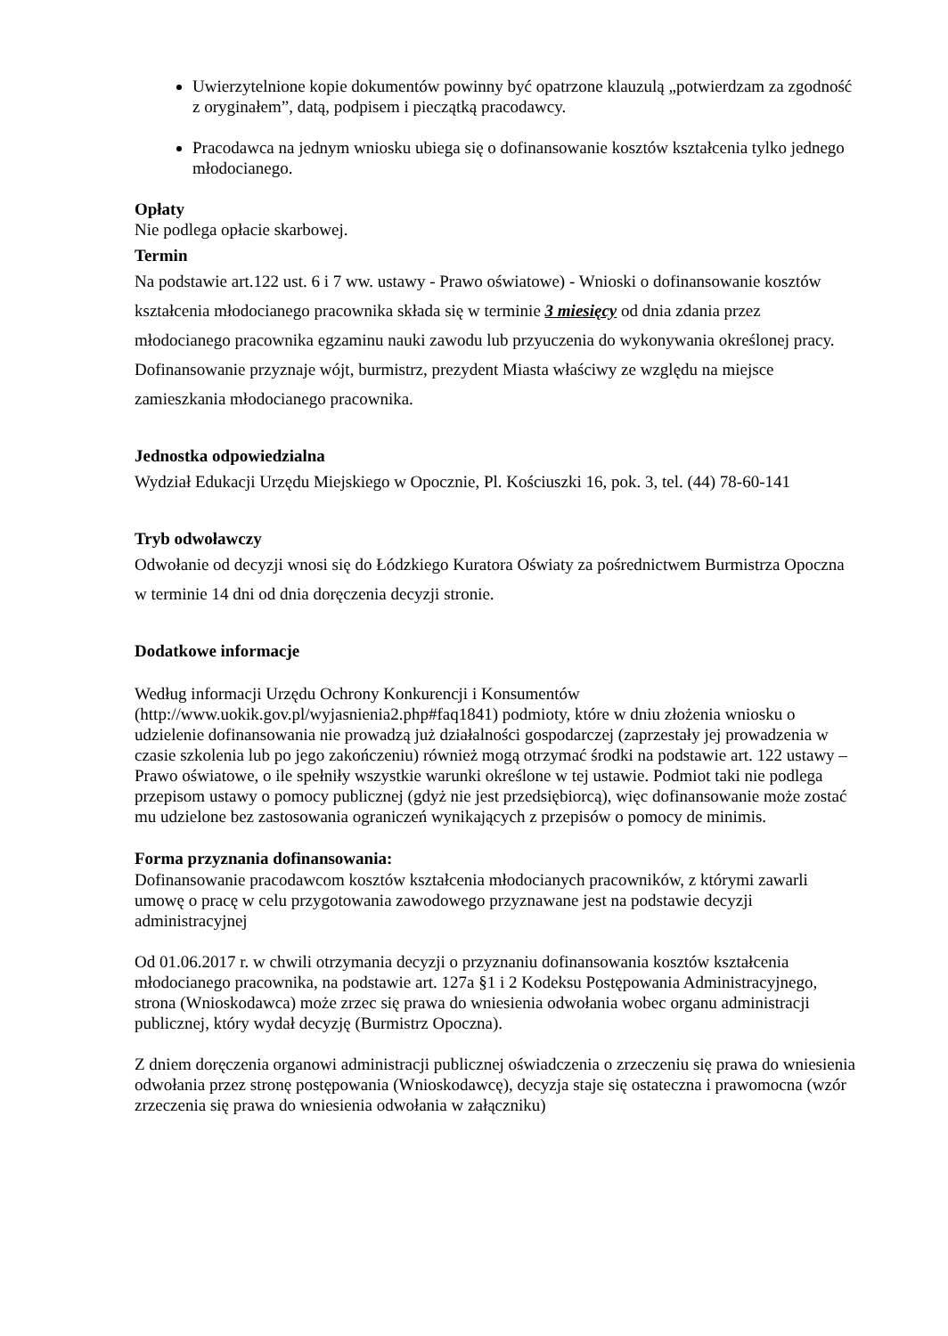Uwierzytelnione kopie dokumentów powinny być opatrzone klauzulą „potwierdzam za zgodność z oryginałem”, datą, podpisem i pieczątką pracodawcy.
Pracodawca na jednym wniosku ubiega się o dofinansowanie kosztów kształcenia tylko jednego młodocianego.
Opłaty
Nie podlega opłacie skarbowej.
Termin
Na podstawie art.122 ust. 6 i 7 ww. ustawy - Prawo oświatowe) - Wnioski o dofinansowanie kosztów kształcenia młodocianego pracownika składa się w terminie 3 miesięcy od dnia zdania przez młodocianego pracownika egzaminu nauki zawodu lub przyuczenia do wykonywania określonej pracy.
Dofinansowanie przyznaje wójt, burmistrz, prezydent Miasta właściwy ze względu na miejsce zamieszkania młodocianego pracownika.
Jednostka odpowiedzialna
Wydział Edukacji Urzędu Miejskiego w Opocznie, Pl. Kościuszki 16, pok. 3, tel. (44) 78-60-141
Tryb odwoławczy
Odwołanie od decyzji wnosi się do Łódzkiego Kuratora Oświaty za pośrednictwem Burmistrza Opoczna w terminie 14 dni od dnia doręczenia decyzji stronie.
Dodatkowe informacje
Według informacji Urzędu Ochrony Konkurencji i Konsumentów (http://www.uokik.gov.pl/wyjasnienia2.php#faq1841) podmioty, które w dniu złożenia wniosku o udzielenie dofinansowania nie prowadzą już działalności gospodarczej (zaprzestały jej prowadzenia w czasie szkolenia lub po jego zakończeniu) również mogą otrzymać środki na podstawie art. 122 ustawy – Prawo oświatowe, o ile spełniły wszystkie warunki określone w tej ustawie. Podmiot taki nie podlega przepisom ustawy o pomocy publicznej (gdyż nie jest przedsiębiorcą), więc dofinansowanie może zostać mu udzielone bez zastosowania ograniczeń wynikających z przepisów o pomocy de minimis.
Forma przyznania dofinansowania:
Dofinansowanie pracodawcom kosztów kształcenia młodocianych pracowników, z którymi zawarli umowę o pracę w celu przygotowania zawodowego przyznawane jest na podstawie decyzji administracyjnej
Od 01.06.2017 r. w chwili otrzymania decyzji o przyznaniu dofinansowania kosztów kształcenia młodocianego pracownika, na podstawie art. 127a §1 i 2 Kodeksu Postępowania Administracyjnego, strona (Wnioskodawca) może zrzec się prawa do wniesienia odwołania wobec organu administracji publicznej, który wydał decyzję (Burmistrz Opoczna).
Z dniem doręczenia organowi administracji publicznej oświadczenia o zrzeczeniu się prawa do wniesienia odwołania przez stronę postępowania (Wnioskodawcę), decyzja staje się ostateczna i prawomocna (wzór zrzeczenia się prawa do wniesienia odwołania w załączniku)